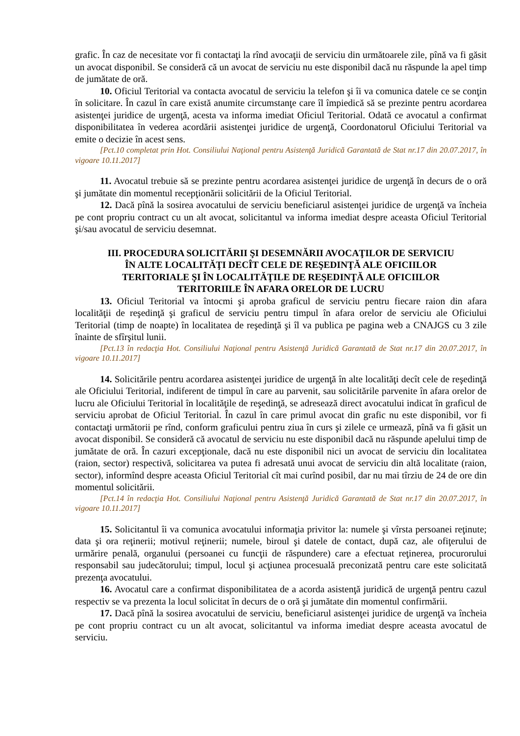grafic. În caz de necesitate vor fi contactaţi la rînd avocaţii de serviciu din următoarele zile, pînă va fi găsit un avocat disponibil. Se consideră că un avocat de serviciu nu este disponibil dacă nu răspunde la apel timp de jumătate de oră.
10. Oficiul Teritorial va contacta avocatul de serviciu la telefon şi îi va comunica datele ce se conţin în solicitare. În cazul în care există anumite circumstanţe care îl împiedică să se prezinte pentru acordarea asistenţei juridice de urgenţă, acesta va informa imediat Oficiul Teritorial. Odată ce avocatul a confirmat disponibilitatea în vederea acordării asistenţei juridice de urgenţă, Coordonatorul Oficiului Teritorial va emite o decizie în acest sens.
[Pct.10 completat prin Hot. Consiliului Naţional pentru Asistenţă Juridică Garantată de Stat nr.17 din 20.07.2017, în vigoare 10.11.2017]
11. Avocatul trebuie să se prezinte pentru acordarea asistenţei juridice de urgenţă în decurs de o oră şi jumătate din momentul recepţionării solicitării de la Oficiul Teritorial.
12. Dacă pînă la sosirea avocatului de serviciu beneficiarul asistenţei juridice de urgenţă va încheia pe cont propriu contract cu un alt avocat, solicitantul va informa imediat despre aceasta Oficiul Teritorial şi/sau avocatul de serviciu desemnat.
III. PROCEDURA SOLICITĂRII ŞI DESEMNĂRII AVOCAŢILOR DE SERVICIU
ÎN ALTE LOCALITĂŢI DECÎT CELE DE REŞEDINŢĂ ALE OFICIILOR
TERITORIALE ŞI ÎN LOCALITĂŢILE DE REŞEDINŢĂ ALE OFICIILOR
TERITORIILE ÎN AFARA ORELOR DE LUCRU
13. Oficiul Teritorial va întocmi şi aproba graficul de serviciu pentru fiecare raion din afara localităţii de reşedinţă şi graficul de serviciu pentru timpul în afara orelor de serviciu ale Oficiului Teritorial (timp de noapte) în localitatea de reşedinţă şi îl va publica pe pagina web a CNAJGS cu 3 zile înainte de sfîrşitul lunii.
[Pct.13 în redacţia Hot. Consiliului Naţional pentru Asistenţă Juridică Garantată de Stat nr.17 din 20.07.2017, în vigoare 10.11.2017]
14. Solicitările pentru acordarea asistenţei juridice de urgenţă în alte localităţi decît cele de reşedinţă ale Oficiului Teritorial, indiferent de timpul în care au parvenit, sau solicitările parvenite în afara orelor de lucru ale Oficiului Teritorial în localităţile de reşedinţă, se adresează direct avocatului indicat în graficul de serviciu aprobat de Oficiul Teritorial. În cazul în care primul avocat din grafic nu este disponibil, vor fi contactaţi următorii pe rînd, conform graficului pentru ziua în curs şi zilele ce urmează, pînă va fi găsit un avocat disponibil. Se consideră că avocatul de serviciu nu este disponibil dacă nu răspunde apelului timp de jumătate de oră. În cazuri excepţionale, dacă nu este disponibil nici un avocat de serviciu din localitatea (raion, sector) respectivă, solicitarea va putea fi adresată unui avocat de serviciu din altă localitate (raion, sector), informînd despre aceasta Oficiul Teritorial cît mai curînd posibil, dar nu mai tîrziu de 24 de ore din momentul solicitării.
[Pct.14 în redacţia Hot. Consiliului Naţional pentru Asistenţă Juridică Garantată de Stat nr.17 din 20.07.2017, în vigoare 10.11.2017]
15. Solicitantul îi va comunica avocatului informaţia privitor la: numele şi vîrsta persoanei reţinute; data şi ora reţinerii; motivul reţinerii; numele, biroul şi datele de contact, după caz, ale ofiţerului de urmărire penală, organului (persoanei cu funcţii de răspundere) care a efectuat reţinerea, procurorului responsabil sau judecătorului; timpul, locul şi acţiunea procesuală preconizată pentru care este solicitată prezenţa avocatului.
16. Avocatul care a confirmat disponibilitatea de a acorda asistenţă juridică de urgenţă pentru cazul respectiv se va prezenta la locul solicitat în decurs de o oră şi jumătate din momentul confirmării.
17. Dacă pînă la sosirea avocatului de serviciu, beneficiarul asistenţei juridice de urgenţă va încheia pe cont propriu contract cu un alt avocat, solicitantul va informa imediat despre aceasta avocatul de serviciu.